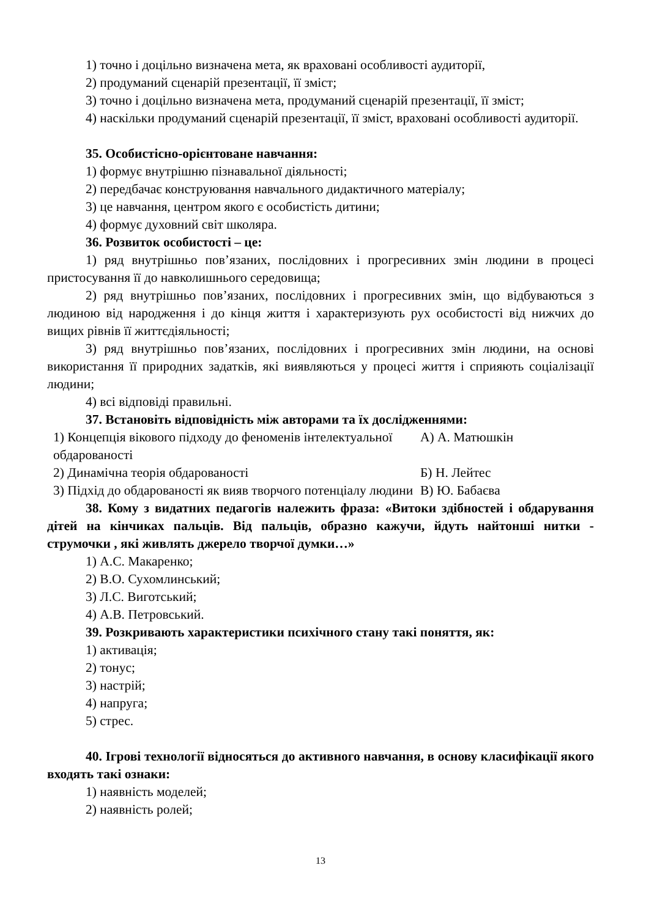1) точно і доцільно визначена мета, як враховані особливості аудиторії,
2) продуманий сценарій презентації, її зміст;
3) точно і доцільно визначена мета, продуманий сценарій презентації, її зміст;
4) наскільки продуманий сценарій презентації, її зміст, враховані особливості аудиторії.
35. Особистісно-орієнтоване навчання:
1) формує внутрішню пізнавальної діяльності;
2) передбачає конструювання навчального дидактичного матеріалу;
3) це навчання, центром якого є особистість дитини;
4) формує духовний світ школяра.
36. Розвиток особистості – це:
1) ряд внутрішньо пов’язаних, послідовних і прогресивних змін людини в процесі пристосування її до навколишнього середовища;
2) ряд внутрішньо пов’язаних, послідовних і прогресивних змін, що відбуваються з людиною від народження і до кінця життя і характеризують рух особистості від нижчих до вищих рівнів її життєдіяльності;
3) ряд внутрішньо пов’язаних, послідовних і прогресивних змін людини, на основі використання її природних задатків, які виявляються у процесі життя і сприяють соціалізації людини;
4) всі відповіді правильні.
37. Встановіть відповідність між авторами та їх дослідженнями:
| 1) Концепція вікового підходу до феноменів інтелектуальної обдарованості | А) А. Матюшкін |
| 2) Динамічна теорія обдарованості | Б) Н. Лейтес |
| 3) Підхід до обдарованості як вияв творчого потенціалу людини | В) Ю. Бабаєва |
38. Кому з видатних педагогів належить фраза: «Витоки здібностей і обдарування дітей на кінчиках пальців. Від пальців, образно кажучи, йдуть найтонші нитки - струмочки , які живлять джерело творчої думки…»
1) А.С. Макаренко;
2) В.О. Сухомлинський;
3) Л.С. Виготський;
4) А.В. Петровський.
39. Розкривають характеристики психічного стану такі поняття, як:
1) активація;
2) тонус;
3) настрій;
4) напруга;
5) стрес.
40. Ігрові технології відносяться до активного навчання, в основу класифікації якого входять такі ознаки:
1) наявність моделей;
2) наявність ролей;
13